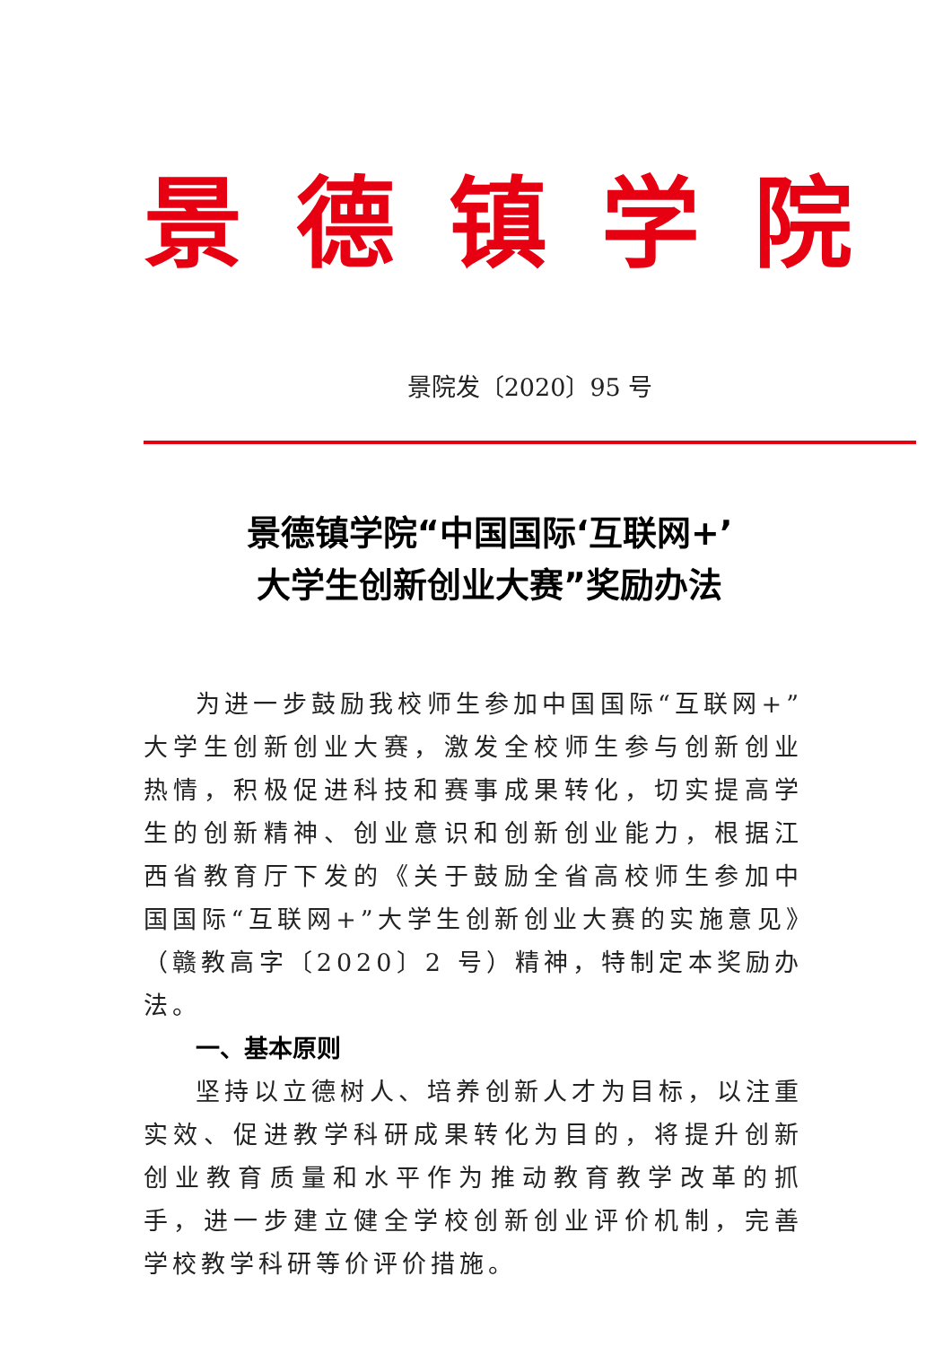景德镇学院
景院发〔2020〕95 号
景德镇学院“中国国际‘互联网+’
大学生创新创业大赛”奖励办法
为进一步鼓励我校师生参加中国国际“互联网+”大学生创新创业大赛，激发全校师生参与创新创业热情，积极促进科技和赛事成果转化，切实提高学生的创新精神、创业意识和创新创业能力，根据江西省教育厅下发的《关于鼓励全省高校师生参加中国国际“互联网+”大学生创新创业大赛的实施意见》（赣教高字〔2020〕2 号）精神，特制定本奖励办法。
一、基本原则
坚持以立德树人、培养创新人才为目标，以注重实效、促进教学科研成果转化为目的，将提升创新创业教育质量和水平作为推动教育教学改革的抓手，进一步建立健全学校创新创业评价机制，完善学校教学科研等价评价措施。